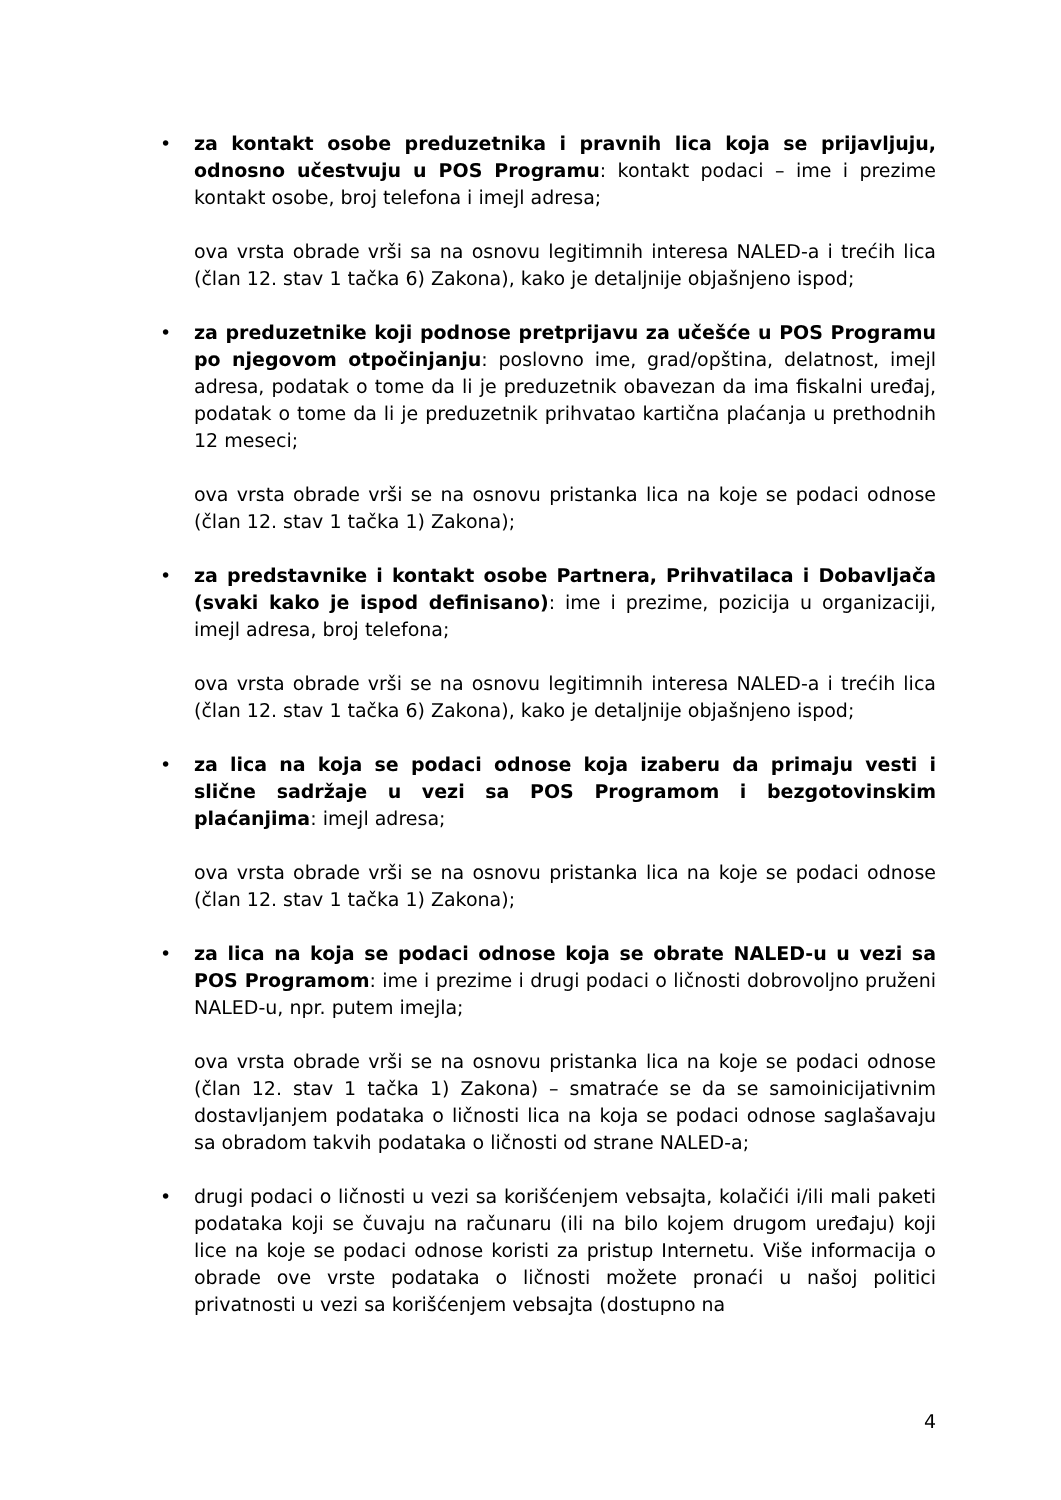• za kontakt osobe preduzetnika i pravnih lica koja se prijavljuju, odnosno učestvuju u POS Programu: kontakt podaci – ime i prezime kontakt osobe, broj telefona i imejl adresa;
ova vrsta obrade vrši sa na osnovu legitimnih interesa NALED-a i trećih lica (član 12. stav 1 tačka 6) Zakona), kako je detaljnije objašnjeno ispod;
• za preduzetnike koji podnose pretprijavu za učešće u POS Programu po njegovom otpočinjanju: poslovno ime, grad/opština, delatnost, imejl adresa, podatak o tome da li je preduzetnik obavezan da ima fiskalni uređaj, podatak o tome da li je preduzetnik prihvatao kartična plaćanja u prethodnih 12 meseci;
ova vrsta obrade vrši se na osnovu pristanka lica na koje se podaci odnose (član 12. stav 1 tačka 1) Zakona);
• za predstavnike i kontakt osobe Partnera, Prihvatilaca i Dobavljača (svaki kako je ispod definisano): ime i prezime, pozicija u organizaciji, imejl adresa, broj telefona;
ova vrsta obrade vrši se na osnovu legitimnih interesa NALED-a i trećih lica (član 12. stav 1 tačka 6) Zakona), kako je detaljnije objašnjeno ispod;
• za lica na koja se podaci odnose koja izaberu da primaju vesti i slične sadržaje u vezi sa POS Programom i bezgotovinskim plaćanjima: imejl adresa;
ova vrsta obrade vrši se na osnovu pristanka lica na koje se podaci odnose (član 12. stav 1 tačka 1) Zakona);
• za lica na koja se podaci odnose koja se obrate NALED-u u vezi sa POS Programom: ime i prezime i drugi podaci o ličnosti dobrovoljno pruženi NALED-u, npr. putem imejla;
ova vrsta obrade vrši se na osnovu pristanka lica na koje se podaci odnose (član 12. stav 1 tačka 1) Zakona) – smatraće se da se samoinicijativnim dostavljanjem podataka o ličnosti lica na koja se podaci odnose saglašavaju sa obradom takvih podataka o ličnosti od strane NALED-a;
• drugi podaci o ličnosti u vezi sa korišćenjem vebsajta, kolačići i/ili mali paketi podataka koji se čuvaju na računaru (ili na bilo kojem drugom uređaju) koji lice na koje se podaci odnose koristi za pristup Internetu. Više informacija o obrade ove vrste podataka o ličnosti možete pronaći u našoj politici privatnosti u vezi sa korišćenjem vebsajta (dostupno na
4